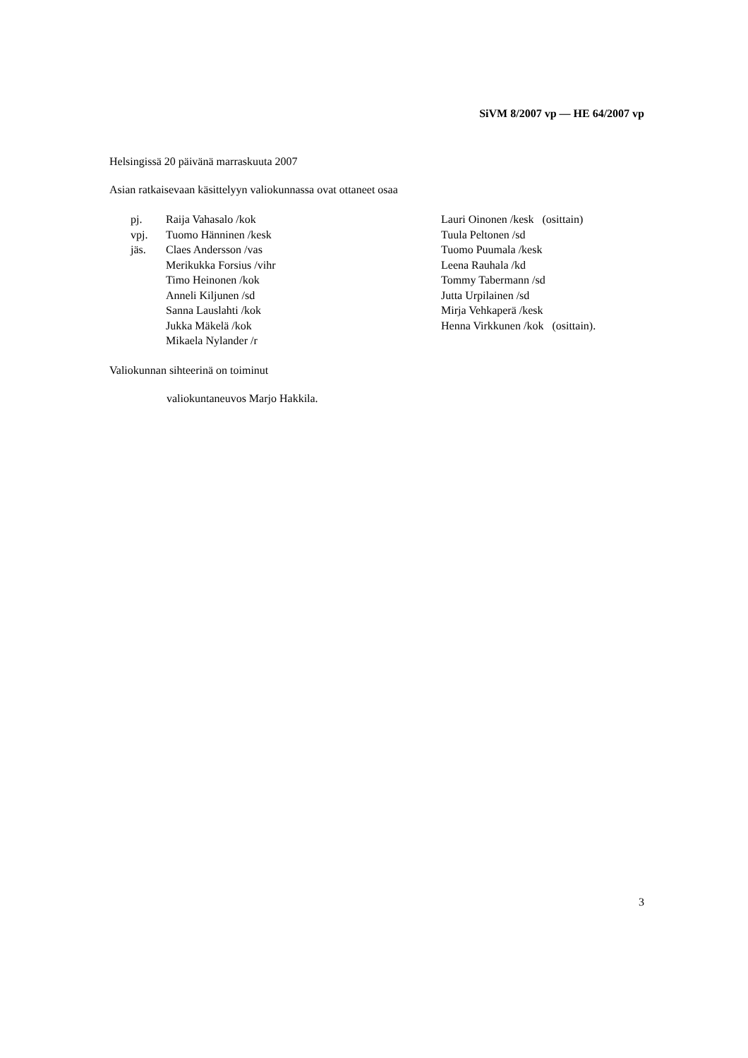SiVM 8/2007 vp — HE 64/2007 vp
Helsingissä 20 päivänä marraskuuta 2007
Asian ratkaisevaan käsittelyyn valiokunnassa ovat ottaneet osaa
pj.
vpj.
jäs.
Raija Vahasalo /kok
Tuomo Hänninen /kesk
Claes Andersson /vas
Merikukka Forsius /vihr
Timo Heinonen /kok
Anneli Kiljunen /sd
Sanna Lauslahti /kok
Jukka Mäkelä /kok
Mikaela Nylander /r
Lauri Oinonen /kesk (osittain)
Tuula Peltonen /sd
Tuomo Puumala /kesk
Leena Rauhala /kd
Tommy Tabermann /sd
Jutta Urpilainen /sd
Mirja Vehkaperä /kesk
Henna Virkkunen /kok (osittain).
Valiokunnan sihteerinä on toiminut
valiokuntaneuvos Marjo Hakkila.
3